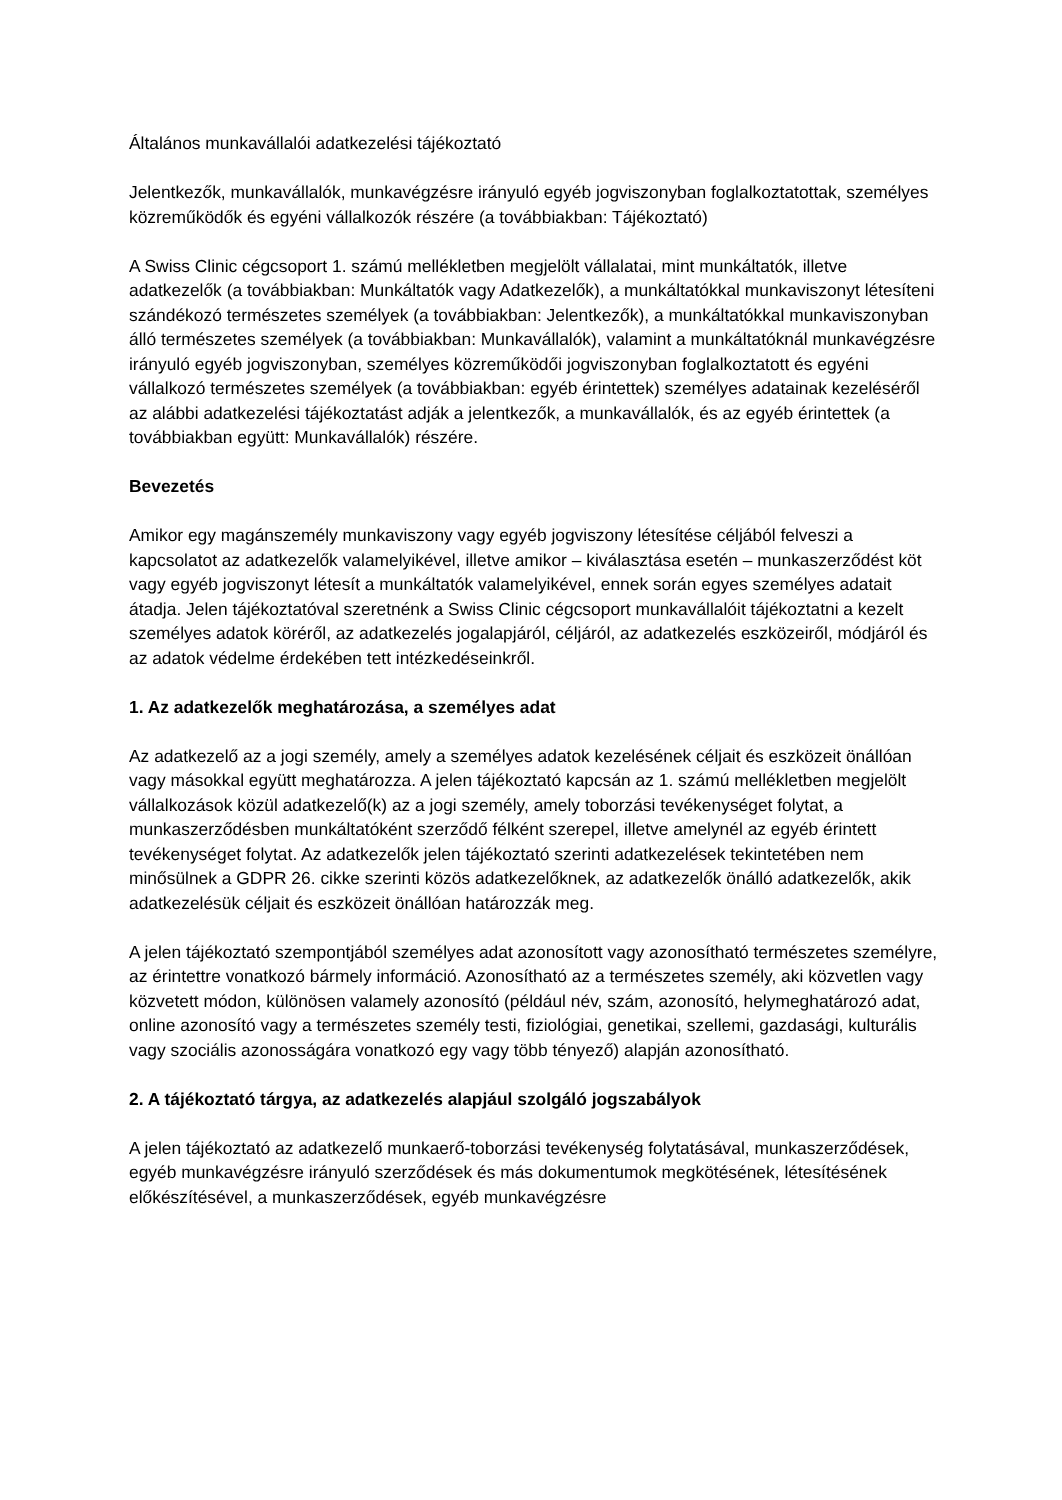Általános munkavállalói adatkezelési tájékoztató
Jelentkezők, munkavállalók, munkavégzésre irányuló egyéb jogviszonyban foglalkoztatottak, személyes közreműködők és egyéni vállalkozók részére (a továbbiakban: Tájékoztató)
A Swiss Clinic cégcsoport 1. számú mellékletben megjelölt vállalatai, mint munkáltatók, illetve adatkezelők (a továbbiakban: Munkáltatók vagy Adatkezelők), a munkáltatókkal munkaviszonyt létesíteni szándékozó természetes személyek (a továbbiakban: Jelentkezők), a munkáltatókkal munkaviszonyban álló természetes személyek (a továbbiakban: Munkavállalók), valamint a munkáltatóknál munkavégzésre irányuló egyéb jogviszonyban, személyes közreműködői jogviszonyban foglalkoztatott és egyéni vállalkozó természetes személyek (a továbbiakban: egyéb érintettek) személyes adatainak kezeléséről az alábbi adatkezelési tájékoztatást adják a jelentkezők, a munkavállalók, és az egyéb érintettek (a továbbiakban együtt: Munkavállalók) részére.
Bevezetés
Amikor egy magánszemély munkaviszony vagy egyéb jogviszony létesítése céljából felveszi a kapcsolatot az adatkezelők valamelyikével, illetve amikor – kiválasztása esetén – munkaszerződést köt vagy egyéb jogviszonyt létesít a munkáltatók valamelyikével, ennek során egyes személyes adatait átadja. Jelen tájékoztatóval szeretnénk a Swiss Clinic cégcsoport munkavállalóit tájékoztatni a kezelt személyes adatok köréről, az adatkezelés jogalapjáról, céljáról, az adatkezelés eszközeiről, módjáról és az adatok védelme érdekében tett intézkedéseinkről.
1. Az adatkezelők meghatározása, a személyes adat
Az adatkezelő az a jogi személy, amely a személyes adatok kezelésének céljait és eszközeit önállóan vagy másokkal együtt meghatározza. A jelen tájékoztató kapcsán az 1. számú mellékletben megjelölt vállalkozások közül adatkezelő(k) az a jogi személy, amely toborzási tevékenységet folytat, a munkaszerződésben munkáltatóként szerződő félként szerepel, illetve amelynél az egyéb érintett tevékenységet folytat. Az adatkezelők jelen tájékoztató szerinti adatkezelések tekintetében nem minősülnek a GDPR 26. cikke szerinti közös adatkezelőknek, az adatkezelők önálló adatkezelők, akik adatkezelésük céljait és eszközeit önállóan határozzák meg.
A jelen tájékoztató szempontjából személyes adat azonosított vagy azonosítható természetes személyre, az érintettre vonatkozó bármely információ. Azonosítható az a természetes személy, aki közvetlen vagy közvetett módon, különösen valamely azonosító (például név, szám, azonosító, helymeghatározó adat, online azonosító vagy a természetes személy testi, fiziológiai, genetikai, szellemi, gazdasági, kulturális vagy szociális azonosságára vonatkozó egy vagy több tényező) alapján azonosítható.
2. A tájékoztató tárgya, az adatkezelés alapjául szolgáló jogszabályok
A jelen tájékoztató az adatkezelő munkaerő-toborzási tevékenység folytatásával, munkaszerződések, egyéb munkavégzésre irányuló szerződések és más dokumentumok megkötésének, létesítésének előkészítésével, a munkaszerződések, egyéb munkavégzésre